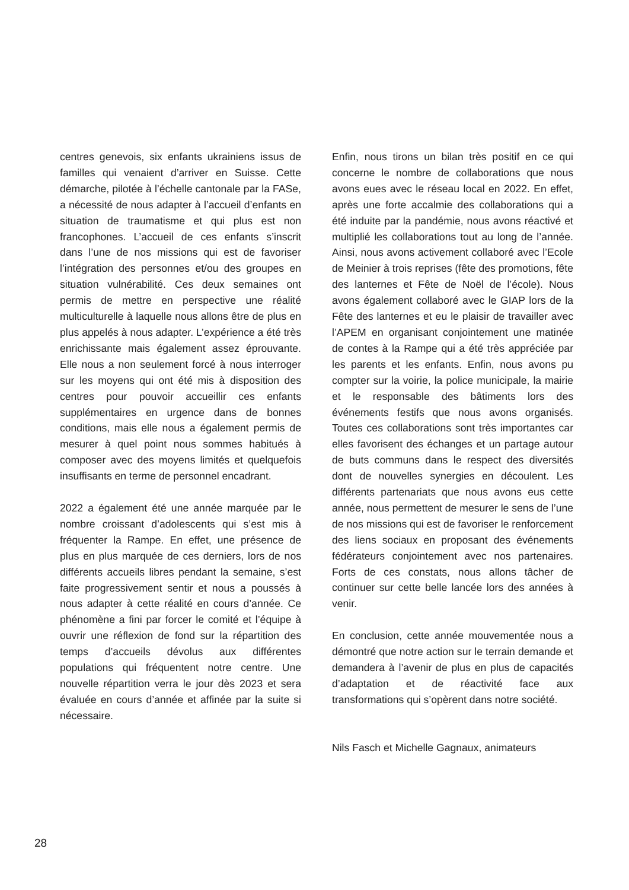centres genevois, six enfants ukrainiens issus de familles qui venaient d’arriver en Suisse. Cette démarche, pilotée à l’échelle cantonale par la FASe, a nécessité de nous adapter à l’accueil d’enfants en situation de traumatisme et qui plus est non francophones. L’accueil de ces enfants s’inscrit dans l’une de nos missions qui est de favoriser l’intégration des personnes et/ou des groupes en situation vulnérabilité. Ces deux semaines ont permis de mettre en perspective une réalité multiculturelle à laquelle nous allons être de plus en plus appelés à nous adapter. L’expérience a été très enrichissante mais également assez éprouvante. Elle nous a non seulement forcé à nous interroger sur les moyens qui ont été mis à disposition des centres pour pouvoir accueillir ces enfants supplémentaires en urgence dans de bonnes conditions, mais elle nous a également permis de mesurer à quel point nous sommes habitués à composer avec des moyens limités et quelquefois insuffisants en terme de personnel encadrant.
2022 a également été une année marquée par le nombre croissant d’adolescents qui s’est mis à fréquenter la Rampe. En effet, une présence de plus en plus marquée de ces derniers, lors de nos différents accueils libres pendant la semaine, s’est faite progressivement sentir et nous a poussés à nous adapter à cette réalité en cours d’année. Ce phénomène a fini par forcer le comité et l’équipe à ouvrir une réflexion de fond sur la répartition des temps d’accueils dévolus aux différentes populations qui fréquentent notre centre. Une nouvelle répartition verra le jour dès 2023 et sera évaluée en cours d’année et affinée par la suite si nécessaire.
Enfin, nous tirons un bilan très positif en ce qui concerne le nombre de collaborations que nous avons eues avec le réseau local en 2022. En effet, après une forte accalmie des collaborations qui a été induite par la pandémie, nous avons réactivé et multiplié les collaborations tout au long de l’année. Ainsi, nous avons activement collaboré avec l’Ecole de Meinier à trois reprises (fête des promotions, fête des lanternes et Fête de Noël de l’école). Nous avons également collaboré avec le GIAP lors de la Fête des lanternes et eu le plaisir de travailler avec l’APEM en organisant conjointement une matinée de contes à la Rampe qui a été très appréciée par les parents et les enfants. Enfin, nous avons pu compter sur la voirie, la police municipale, la mairie et le responsable des bâtiments lors des événements festifs que nous avons organisés. Toutes ces collaborations sont très importantes car elles favorisent des échanges et un partage autour de buts communs dans le respect des diversités dont de nouvelles synergies en découlent. Les différents partenariats que nous avons eus cette année, nous permettent de mesurer le sens de l’une de nos missions qui est de favoriser le renforcement des liens sociaux en proposant des événements fédérateurs conjointement avec nos partenaires. Forts de ces constats, nous allons tâcher de continuer sur cette belle lancée lors des années à venir.
En conclusion, cette année mouvementée nous a démontré que notre action sur le terrain demande et demandera à l’avenir de plus en plus de capacités d’adaptation et de réactivité face aux transformations qui s’opèrent dans notre société.
Nils Fasch et Michelle Gagnaux, animateurs
28